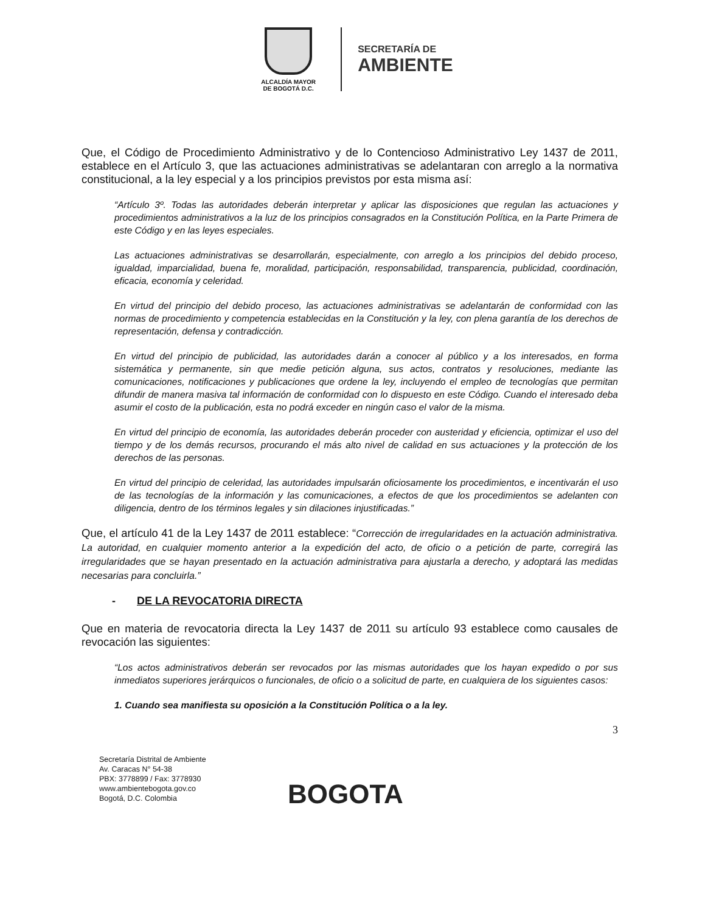ALCALDÍA MAYOR
DE BOGOTÁ D.C.
SECRETARÍA DE
AMBIENTE
Que, el Código de Procedimiento Administrativo y de lo Contencioso Administrativo Ley 1437 de 2011, establece en el Artículo 3, que las actuaciones administrativas se adelantaran con arreglo a la normativa constitucional, a la ley especial y a los principios previstos por esta misma así:
“Artículo 3º. Todas las autoridades deberán interpretar y aplicar las disposiciones que regulan las actuaciones y procedimientos administrativos a la luz de los principios consagrados en la Constitución Política, en la Parte Primera de este Código y en las leyes especiales.
Las actuaciones administrativas se desarrollarán, especialmente, con arreglo a los principios del debido proceso, igualdad, imparcialidad, buena fe, moralidad, participación, responsabilidad, transparencia, publicidad, coordinación, eficacia, economía y celeridad.
En virtud del principio del debido proceso, las actuaciones administrativas se adelantarán de conformidad con las normas de procedimiento y competencia establecidas en la Constitución y la ley, con plena garantía de los derechos de representación, defensa y contradicción.
En virtud del principio de publicidad, las autoridades darán a conocer al público y a los interesados, en forma sistemática y permanente, sin que medie petición alguna, sus actos, contratos y resoluciones, mediante las comunicaciones, notificaciones y publicaciones que ordene la ley, incluyendo el empleo de tecnologías que permitan difundir de manera masiva tal información de conformidad con lo dispuesto en este Código. Cuando el interesado deba asumir el costo de la publicación, esta no podrá exceder en ningún caso el valor de la misma.
En virtud del principio de economía, las autoridades deberán proceder con austeridad y eficiencia, optimizar el uso del tiempo y de los demás recursos, procurando el más alto nivel de calidad en sus actuaciones y la protección de los derechos de las personas.
En virtud del principio de celeridad, las autoridades impulsarán oficiosamente los procedimientos, e incentivarán el uso de las tecnologías de la información y las comunicaciones, a efectos de que los procedimientos se adelanten con diligencia, dentro de los términos legales y sin dilaciones injustificadas.”
Que, el artículo 41 de la Ley 1437 de 2011 establece: “Corrección de irregularidades en la actuación administrativa. La autoridad, en cualquier momento anterior a la expedición del acto, de oficio o a petición de parte, corregirá las irregularidades que se hayan presentado en la actuación administrativa para ajustarla a derecho, y adoptará las medidas necesarias para concluirla.”
- DE LA REVOCATORIA DIRECTA
Que en materia de revocatoria directa la Ley 1437 de 2011 su artículo 93 establece como causales de revocación las siguientes:
“Los actos administrativos deberán ser revocados por las mismas autoridades que los hayan expedido o por sus inmediatos superiores jerárquicos o funcionales, de oficio o a solicitud de parte, en cualquiera de los siguientes casos:
1. Cuando sea manifiesta su oposición a la Constitución Política o a la ley.
3
Secretaría Distrital de Ambiente
Av. Caracas N° 54-38
PBX: 3778899 / Fax: 3778930
www.ambientebogota.gov.co
Bogotá, D.C. Colombia
BOGOTA